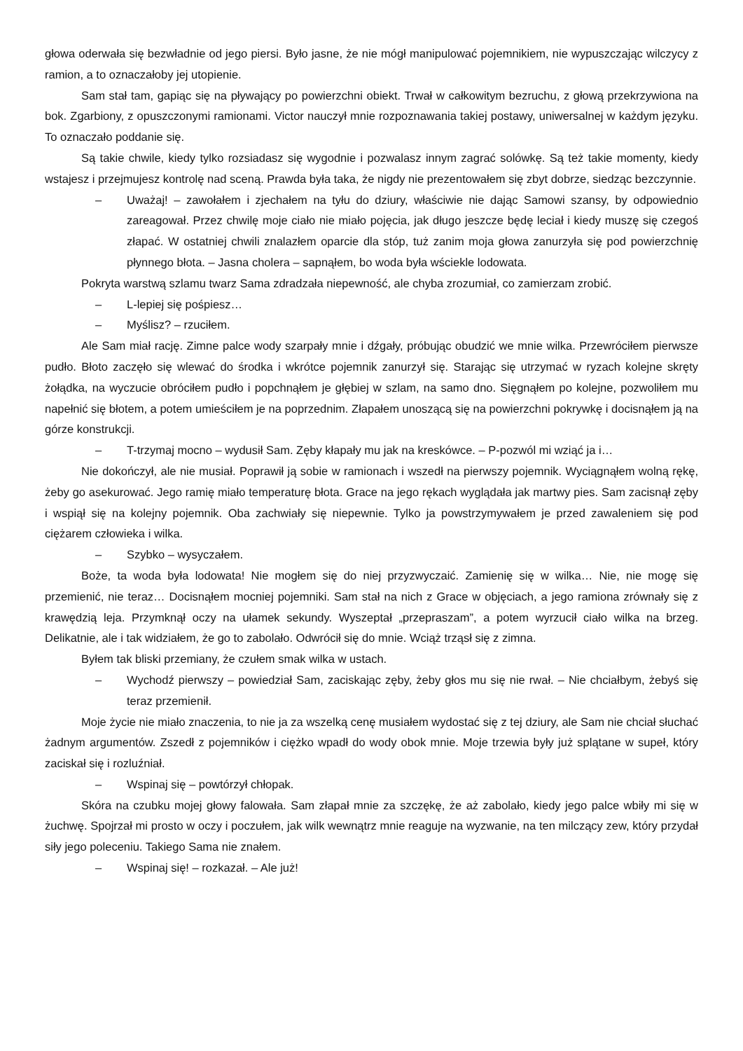głowa oderwała się bezwładnie od jego piersi. Było jasne, że nie mógł manipulować pojemnikiem, nie wypuszczając wilczycy z ramion, a to oznaczałoby jej utopienie.
Sam stał tam, gapiąc się na pływający po powierzchni obiekt. Trwał w całkowitym bezruchu, z głową przekrzywiona na bok. Zgarbiony, z opuszczonymi ramionami. Victor nauczył mnie rozpoznawania takiej postawy, uniwersalnej w każdym języku. To oznaczało poddanie się.
Są takie chwile, kiedy tylko rozsiadasz się wygodnie i pozwalasz innym zagrać solówkę. Są też takie momenty, kiedy wstajesz i przejmujesz kontrolę nad sceną. Prawda była taka, że nigdy nie prezentowałem się zbyt dobrze, siedząc bezczynnie.
– Uważaj! – zawołałem i zjechałem na tyłu do dziury, właściwie nie dając Samowi szansy, by odpowiednio zareagował. Przez chwilę moje ciało nie miało pojęcia, jak długo jeszcze będę leciał i kiedy muszę się czegoś złapać. W ostatniej chwili znalazłem oparcie dla stóp, tuż zanim moja głowa zanurzyła się pod powierzchnię płynnego błota. – Jasna cholera – sapnąłem, bo woda była wściekle lodowata.
Pokryta warstwą szlamu twarz Sama zdradzała niepewność, ale chyba zrozumiał, co zamierzam zrobić.
– L-lepiej się pośpiesz…
– Myślisz? – rzuciłem.
Ale Sam miał rację. Zimne palce wody szarpały mnie i dźgały, próbując obudzić we mnie wilka. Przewróciłem pierwsze pudło. Błoto zaczęło się wlewać do środka i wkrótce pojemnik zanurzył się. Starając się utrzymać w ryzach kolejne skręty żołądka, na wyczucie obróciłem pudło i popchnąłem je głębiej w szlam, na samo dno. Sięgnąłem po kolejne, pozwoliłem mu napełnić się błotem, a potem umieściłem je na poprzednim. Złapałem unoszącą się na powierzchni pokrywkę i docisnąłem ją na górze konstrukcji.
– T-trzymaj mocno – wydusił Sam. Zęby kłapały mu jak na kreskówce. – P-pozwól mi wziąć ja i…
Nie dokończył, ale nie musiał. Poprawił ją sobie w ramionach i wszedł na pierwszy pojemnik. Wyciągnąłem wolną rękę, żeby go asekurować. Jego ramię miało temperaturę błota. Grace na jego rękach wyglądała jak martwy pies. Sam zacisnął zęby i wspiął się na kolejny pojemnik. Oba zachwiały się niepewnie. Tylko ja powstrzymywałem je przed zawaleniem się pod ciężarem człowieka i wilka.
– Szybko – wysyczałem.
Boże, ta woda była lodowata! Nie mogłem się do niej przyzwyczaić. Zamienię się w wilka… Nie, nie mogę się przemienić, nie teraz… Docisnąłem mocniej pojemniki. Sam stał na nich z Grace w objęciach, a jego ramiona zrównały się z krawędzią leja. Przymknął oczy na ułamek sekundy. Wyszeptał „przepraszam”, a potem wyrzucił ciało wilka na brzeg. Delikatnie, ale i tak widziałem, że go to zabolało. Odwrócił się do mnie. Wciąż trząsł się z zimna.
Byłem tak bliski przemiany, że czułem smak wilka w ustach.
– Wychodź pierwszy – powiedział Sam, zaciskając zęby, żeby głos mu się nie rwał. – Nie chciałbym, żebyś się teraz przemienił.
Moje życie nie miało znaczenia, to nie ja za wszelką cenę musiałem wydostać się z tej dziury, ale Sam nie chciał słuchać żadnym argumentów. Zszedł z pojemników i ciężko wpadł do wody obok mnie. Moje trzewia były już splątane w supeł, który zaciskał się i rozluźniał.
– Wspinaj się – powtórzył chłopak.
Skóra na czubku mojej głowy falowała. Sam złapał mnie za szczękę, że aż zabolało, kiedy jego palce wbiły mi się w żuchwę. Spojrzał mi prosto w oczy i poczułem, jak wilk wewnątrz mnie reaguje na wyzwanie, na ten milczący zew, który przydał siły jego poleceniu. Takiego Sama nie znałem.
– Wspinaj się! – rozkazał. – Ale już!